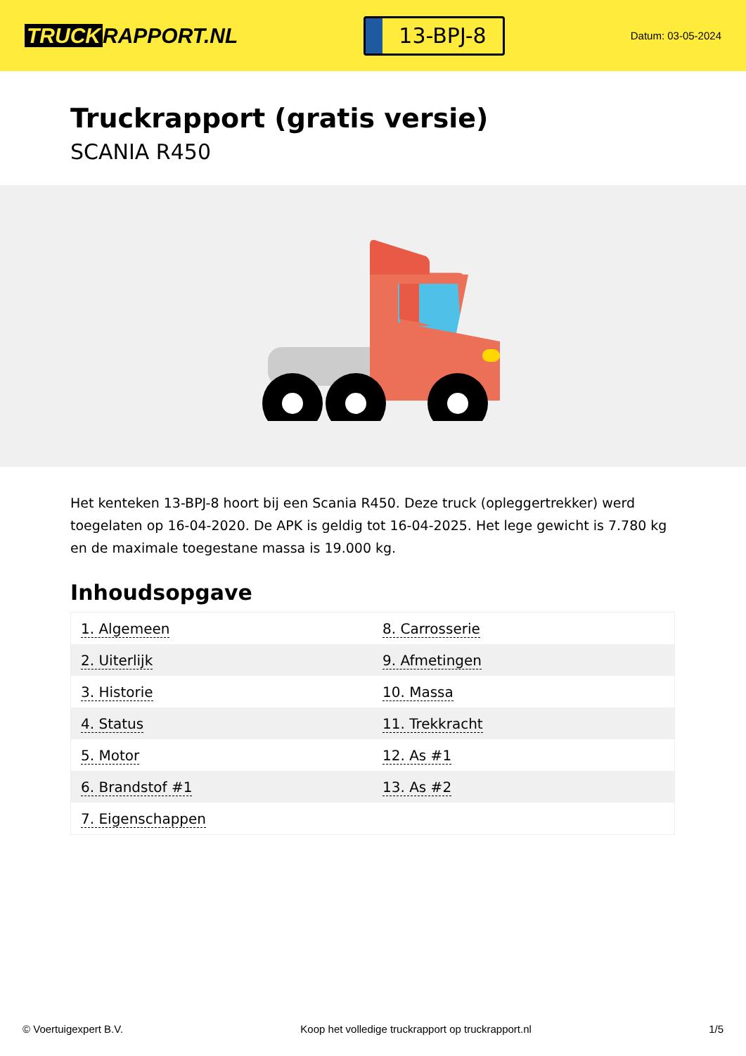TRUCK RAPPORT.NL
13-BPJ-8
Datum: 03-05-2024
Truckrapport (gratis versie)
SCANIA R450
Het kenteken 13-BPJ-8 hoort bij een Scania R450. Deze truck (opleggertrekker) werd toegelaten op 16-04-2020. De APK is geldig tot 16-04-2025. Het lege gewicht is 7.780 kg en de maximale toegestane massa is 19.000 kg.
Inhoudsopgave
| 1. Algemeen | 8. Carrosserie |
| 2. Uiterlijk | 9. Afmetingen |
| 3. Historie | 10. Massa |
| 4. Status | 11. Trekkracht |
| 5. Motor | 12. As #1 |
| 6. Brandstof #1 | 13. As #2 |
| 7. Eigenschappen | |
© Voertuigexpert B.V. Koop het volledige truckrapport op truckrapport.nl 1/5